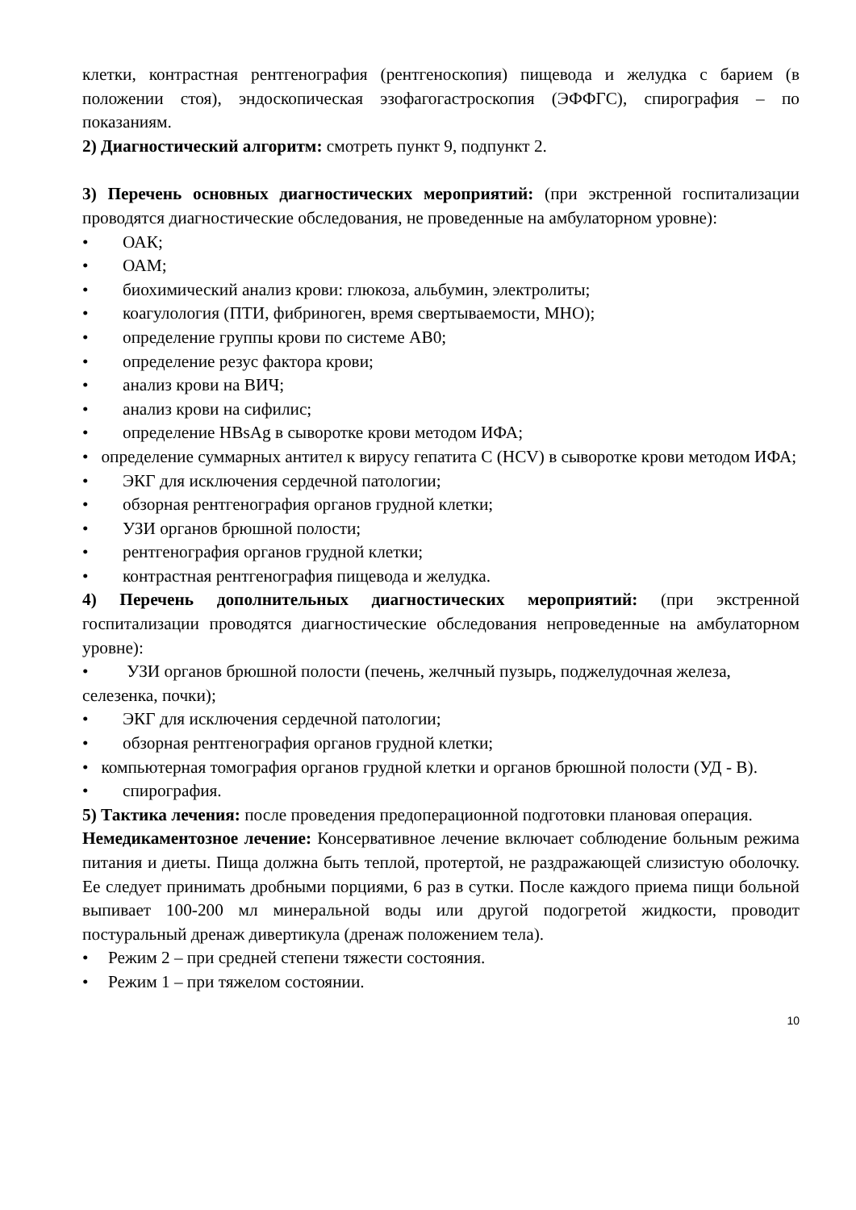клетки, контрастная рентгенография (рентгеноскопия) пищевода и желудка с барием (в положении стоя), эндоскопическая эзофагогастроскопия (ЭФФГС), спирография – по показаниям.
2) Диагностический алгоритм: смотреть пункт 9, подпункт 2.
3) Перечень основных диагностических мероприятий: (при экстренной госпитализации проводятся диагностические обследования, не проведенные на амбулаторном уровне):
• ОАК;
• ОАМ;
• биохимический анализ крови: глюкоза, альбумин, электролиты;
• коагулология (ПТИ, фибриноген, время свертываемости, МНО);
• определение группы крови по системе АВ0;
• определение резус фактора крови;
• анализ крови на ВИЧ;
• анализ крови на сифилис;
• определение HBsAg в сыворотке крови методом ИФА;
• определение суммарных антител к вирусу гепатита С (HCV) в сыворотке крови методом ИФА;
• ЭКГ для исключения сердечной патологии;
• обзорная рентгенография органов грудной клетки;
• УЗИ органов брюшной полости;
• рентгенография органов грудной клетки;
• контрастная рентгенография пищевода и желудка.
4) Перечень дополнительных диагностических мероприятий: (при экстренной госпитализации проводятся диагностические обследования непроведенные на амбулаторном уровне):
• УЗИ органов брюшной полости (печень, желчный пузырь, поджелудочная железа, селезенка, почки);
• ЭКГ для исключения сердечной патологии;
• обзорная рентгенография органов грудной клетки;
• компьютерная томография органов грудной клетки и органов брюшной полости (УД - В).
• спирография.
5) Тактика лечения: после проведения предоперационной подготовки плановая операция.
Немедикаментозное лечение: Консервативное лечение включает соблюдение больным режима питания и диеты. Пища должна быть теплой, протертой, не раздражающей слизистую оболочку. Ее следует принимать дробными порциями, 6 раз в сутки. После каждого приема пищи больной выпивает 100-200 мл минеральной воды или другой подогретой жидкости, проводит постуральный дренаж дивертикула (дренаж положением тела).
• Режим 2 – при средней степени тяжести состояния.
• Режим 1 – при тяжелом состоянии.
10